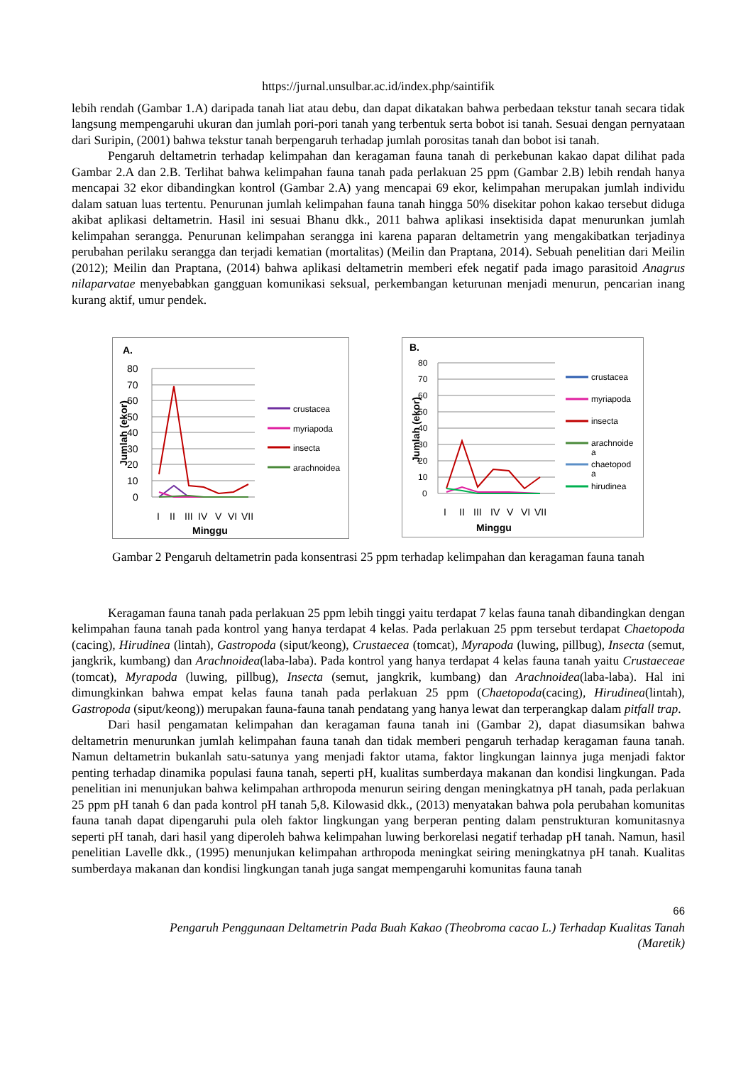https://jurnal.unsulbar.ac.id/index.php/saintifik
lebih rendah (Gambar 1.A) daripada tanah liat atau debu, dan dapat dikatakan bahwa perbedaan tekstur tanah secara tidak langsung mempengaruhi ukuran dan jumlah pori-pori tanah yang terbentuk serta bobot isi tanah. Sesuai dengan pernyataan dari Suripin, (2001) bahwa tekstur tanah berpengaruh terhadap jumlah porositas tanah dan bobot isi tanah.
Pengaruh deltametrin terhadap kelimpahan dan keragaman fauna tanah di perkebunan kakao dapat dilihat pada Gambar 2.A dan 2.B. Terlihat bahwa kelimpahan fauna tanah pada perlakuan 25 ppm (Gambar 2.B) lebih rendah hanya mencapai 32 ekor dibandingkan kontrol (Gambar 2.A) yang mencapai 69 ekor, kelimpahan merupakan jumlah individu dalam satuan luas tertentu. Penurunan jumlah kelimpahan fauna tanah hingga 50% disekitar pohon kakao tersebut diduga akibat aplikasi deltametrin. Hasil ini sesuai Bhanu dkk., 2011 bahwa aplikasi insektisida dapat menurunkan jumlah kelimpahan serangga. Penurunan kelimpahan serangga ini karena paparan deltametrin yang mengakibatkan terjadinya perubahan perilaku serangga dan terjadi kematian (mortalitas) (Meilin dan Praptana, 2014). Sebuah penelitian dari Meilin (2012); Meilin dan Praptana, (2014) bahwa aplikasi deltametrin memberi efek negatif pada imago parasitoid Anagrus nilaparvatae menyebabkan gangguan komunikasi seksual, perkembangan keturunan menjadi menurun, pencarian inang kurang aktif, umur pendek.
A.
80
70
60
50
40
30
20
10
0
I
II
III
IV
V
VI
VII
Minggu
Jumlah (ekor)
crustacea
myriapoda
insecta
arachnoidea
B.
80
70
60
50
40
30
20
10
0
I
II
III
IV
V
VI
VII
Minggu
Jumlah (ekor)
crustacea
myriapoda
insecta
arachnoide
a
chaetopod
a
hirudinea
Gambar 2 Pengaruh deltametrin pada konsentrasi 25 ppm terhadap kelimpahan dan keragaman fauna tanah
Keragaman fauna tanah pada perlakuan 25 ppm lebih tinggi yaitu terdapat 7 kelas fauna tanah dibandingkan dengan kelimpahan fauna tanah pada kontrol yang hanya terdapat 4 kelas. Pada perlakuan 25 ppm tersebut terdapat Chaetopoda (cacing), Hirudinea (lintah), Gastropoda (siput/keong), Crustaecea (tomcat), Myrapoda (luwing, pillbug), Insecta (semut, jangkrik, kumbang) dan Arachnoidea(laba-laba). Pada kontrol yang hanya terdapat 4 kelas fauna tanah yaitu Crustaeceae (tomcat), Myrapoda (luwing, pillbug), Insecta (semut, jangkrik, kumbang) dan Arachnoidea(laba-laba). Hal ini dimungkinkan bahwa empat kelas fauna tanah pada perlakuan 25 ppm (Chaetopoda(cacing), Hirudinea(lintah), Gastropoda (siput/keong)) merupakan fauna-fauna tanah pendatang yang hanya lewat dan terperangkap dalam pitfall trap.
Dari hasil pengamatan kelimpahan dan keragaman fauna tanah ini (Gambar 2), dapat diasumsikan bahwa deltametrin menurunkan jumlah kelimpahan fauna tanah dan tidak memberi pengaruh terhadap keragaman fauna tanah. Namun deltametrin bukanlah satu-satunya yang menjadi faktor utama, faktor lingkungan lainnya juga menjadi faktor penting terhadap dinamika populasi fauna tanah, seperti pH, kualitas sumberdaya makanan dan kondisi lingkungan. Pada penelitian ini menunjukan bahwa kelimpahan arthropoda menurun seiring dengan meningkatnya pH tanah, pada perlakuan 25 ppm pH tanah 6 dan pada kontrol pH tanah 5,8. Kilowasid dkk., (2013) menyatakan bahwa pola perubahan komunitas fauna tanah dapat dipengaruhi pula oleh faktor lingkungan yang berperan penting dalam penstrukturan komunitasnya seperti pH tanah, dari hasil yang diperoleh bahwa kelimpahan luwing berkorelasi negatif terhadap pH tanah. Namun, hasil penelitian Lavelle dkk., (1995) menunjukan kelimpahan arthropoda meningkat seiring meningkatnya pH tanah. Kualitas sumberdaya makanan dan kondisi lingkungan tanah juga sangat mempengaruhi komunitas fauna tanah
66
Pengaruh Penggunaan Deltametrin Pada Buah Kakao (Theobroma cacao L.) Terhadap Kualitas Tanah
(Maretik)